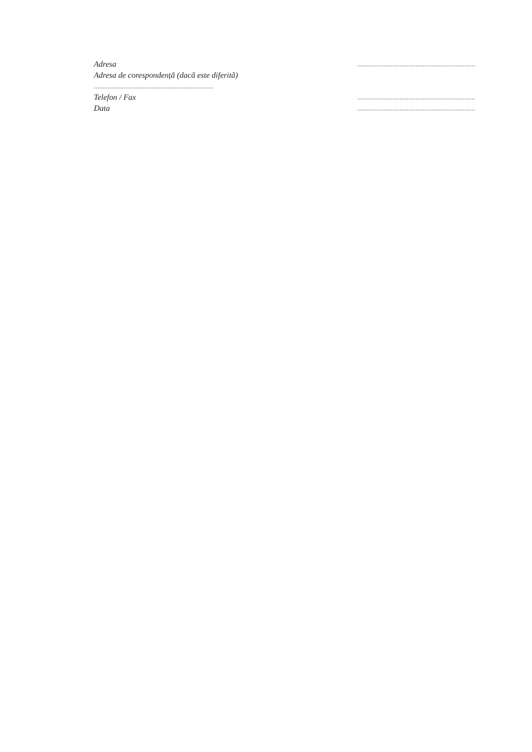Adresa...................................................................
Adresa de corespondență (dacă este diferită)
....................................................................
Telefon / Fax...................................................................
Data...................................................................